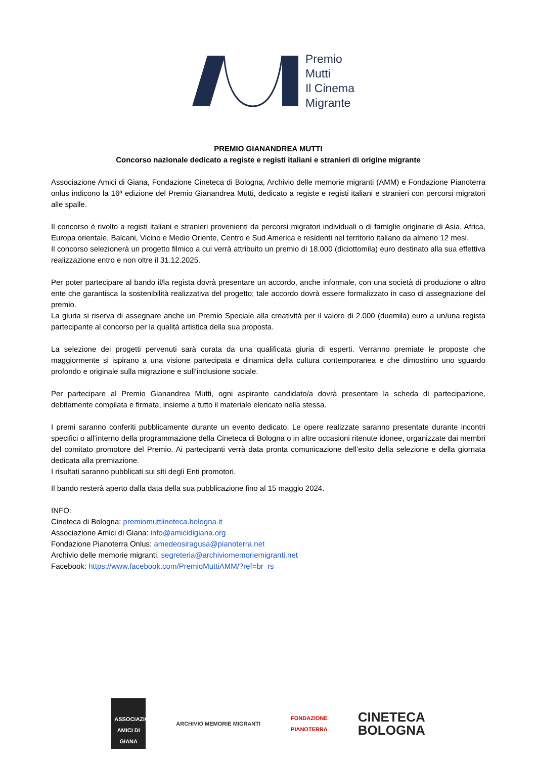Premio
Mutti
Il Cinema
Migrante
PREMIO GIANANDREA MUTTI
Concorso nazionale dedicato a registe e registi italiani e stranieri di origine migrante
Associazione Amici di Giana, Fondazione Cineteca di Bologna, Archivio delle memorie migranti (AMM) e Fondazione Pianoterra onlus indicono la 16ª edizione del Premio Gianandrea Mutti, dedicato a registe e registi italiani e stranieri con percorsi migratori alle spalle.
Il concorso è rivolto a registi italiani e stranieri provenienti da percorsi migratori individuali o di famiglie originarie di Asia, Africa, Europa orientale, Balcani, Vicino e Medio Oriente, Centro e Sud America e residenti nel territorio italiano da almeno 12 mesi.
Il concorso selezionerà un progetto filmico a cui verrà attribuito un premio di 18.000 (diciottomila) euro destinato alla sua effettiva realizzazione entro e non oltre il 31.12.2025.
Per poter partecipare al bando il/la regista dovrà presentare un accordo, anche informale, con una società di produzione o altro ente che garantisca la sostenibilità realizzativa del progetto; tale accordo dovrà essere formalizzato in caso di assegnazione del premio.
La giuria si riserva di assegnare anche un Premio Speciale alla creatività per il valore di 2.000 (duemila) euro a un/una regista partecipante al concorso per la qualità artistica della sua proposta.
La selezione dei progetti pervenuti sarà curata da una qualificata giuria di esperti. Verranno premiate le proposte che maggiormente si ispirano a una visione partecipata e dinamica della cultura contemporanea e che dimostrino uno sguardo profondo e originale sulla migrazione e sull’inclusione sociale.
Per partecipare al Premio Gianandrea Mutti, ogni aspirante candidato/a dovrà presentare la scheda di partecipazione, debitamente compilata e firmata, insieme a tutto il materiale elencato nella stessa.
I premi saranno conferiti pubblicamente durante un evento dedicato. Le opere realizzate saranno presentate durante incontri specifici o all’interno della programmazione della Cineteca di Bologna o in altre occasioni ritenute idonee, organizzate dai membri del comitato promotore del Premio. Ai partecipanti verrà data pronta comunicazione dell’esito della selezione e della giornata dedicata alla premiazione.
I risultati saranno pubblicati sui siti degli Enti promotori.
Il bando resterà aperto dalla data della sua pubblicazione fino al 15 maggio 2024.
INFO:
Cineteca di Bologna: premiomuttiineteca.bologna.it
Associazione Amici di Giana: info@amicidigiana.org
Fondazione Pianoterra Onlus: amedeosiragusa@pianoterra.net
Archivio delle memorie migranti: segreteria@archiviomemoriemigranti.net
Facebook: https://www.facebook.com/PremioMuttiAMM/?ref=br_rs
ASSOCIAZIONE AMICI DI GIANA
ARCHIVIO MEMORIE MIGRANTI
FONDAZIONE
PIANOTERRA
CINETECA
BOLOGNA